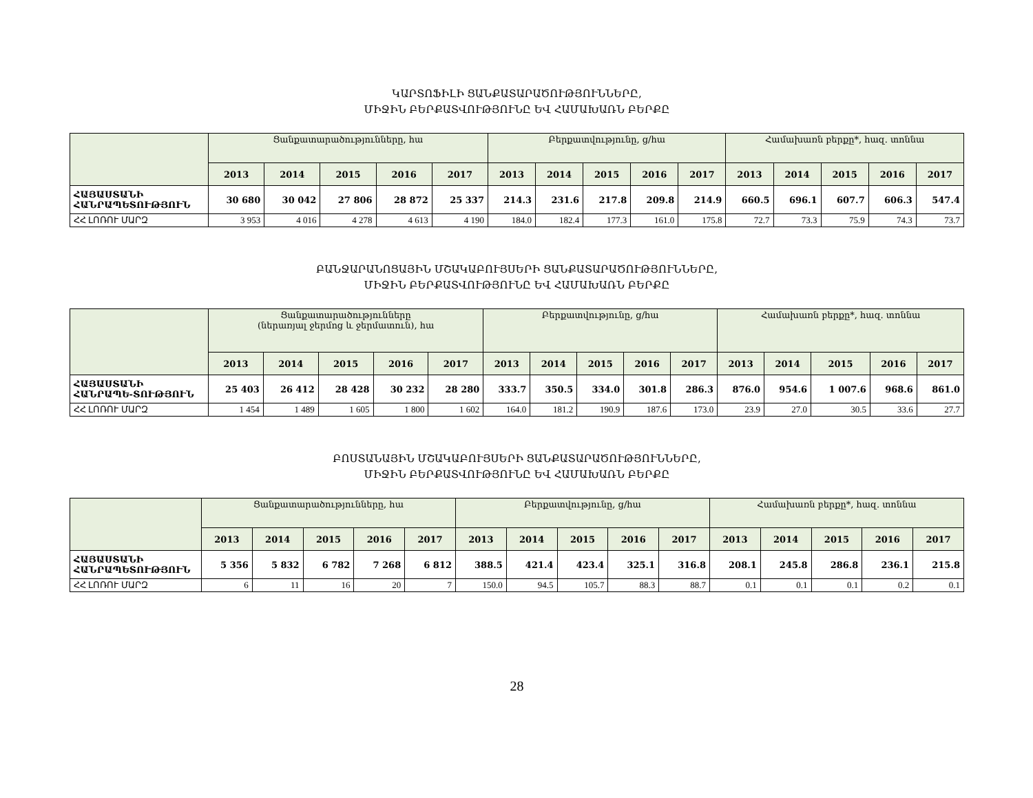ԿԱՐՏՈՖԻԼԻ ՑԱՆՔԱՏԱՐԱԾՈՒԹՅՈՒՆՆԵՐԸ,
ՄԻՋԻՆ ԲԵՐՔԱՏՎՈՒԹՅՈՒՆԸ ԵՎ ՀԱՄԱԽԱՌՆ ԲԵՐՔԸ
| | Ցանքատարածությունները, հա | | | | | Բերքատվությունը, ց/հա | | | | | Համախառն բերքը*, հազ. տոննա | | | | |
| --- | --- | --- | --- | --- | --- | --- | --- | --- | --- | --- | --- | --- | --- | --- | --- |
| | 2013 | 2014 | 2015 | 2016 | 2017 | 2013 | 2014 | 2015 | 2016 | 2017 | 2013 | 2014 | 2015 | 2016 | 2017 |
| ՀԱՅԱՍՏԱՆԻ ՀԱՆՐԱՊԵՏՈՒԹՅՈՒՆ | 30 680 | 30 042 | 27 806 | 28 872 | 25 337 | 214.3 | 231.6 | 217.8 | 209.8 | 214.9 | 660.5 | 696.1 | 607.7 | 606.3 | 547.4 |
| ՀՀ ԼՈՌՈՒ ՄԱՐԶ | 3 953 | 4 016 | 4 278 | 4 613 | 4 190 | 184.0 | 182.4 | 177.3 | 161.0 | 175.8 | 72.7 | 73.3 | 75.9 | 74.3 | 73.7 |
ԲԱՆՋԱՐԱՆՈՑԱՅԻՆ ՄՇԱԿԱԲՈՒՅՍԵՐԻ ՑԱՆՔԱՏԱՐԱԾՈՒԹՅՈՒՆՆԵՐԸ,
ՄԻՋԻՆ ԲԵՐՔԱՏՎՈՒԹՅՈՒՆԸ ԵՎ ՀԱՄԱԽԱՌՆ ԲԵՐՔԸ
| | Ցանքատարածությունները (ներառյալ ջերմոց և ջերմատուն), հա | | | | | Բերքատվությունը, ց/հա | | | | | Համախառն բերքը*, հազ. տոննա | | | | |
| --- | --- | --- | --- | --- | --- | --- | --- | --- | --- | --- | --- | --- | --- | --- | --- |
| | 2013 | 2014 | 2015 | 2016 | 2017 | 2013 | 2014 | 2015 | 2016 | 2017 | 2013 | 2014 | 2015 | 2016 | 2017 |
| ՀԱՅԱՍՏԱՆԻ ՀԱՆՐԱՊԵ-ՏՈՒԹՅՈՒՆ | 25 403 | 26 412 | 28 428 | 30 232 | 28 280 | 333.7 | 350.5 | 334.0 | 301.8 | 286.3 | 876.0 | 954.6 | 1 007.6 | 968.6 | 861.0 |
| ՀՀ ԼՈՌՈՒ ՄԱՐԶ | 1 454 | 1 489 | 1 605 | 1 800 | 1 602 | 164.0 | 181.2 | 190.9 | 187.6 | 173.0 | 23.9 | 27.0 | 30.5 | 33.6 | 27.7 |
ԲՈՍՏԱՆԱՅԻՆ ՄՇԱԿԱԲՈՒՅՍԵՐԻ ՑԱՆՔԱՏԱՐԱԾՈՒԹՅՈՒՆՆԵՐԸ,
ՄԻՋԻՆ ԲԵՐՔԱՏՎՈՒԹՅՈՒՆԸ ԵՎ ՀԱՄԱԽԱՌՆ ԲԵՐՔԸ
| | Ցանքատարածությունները, հա | | | | | Բերքատվությունը, ց/հա | | | | | Համախառն բերքը*, հազ. տոննա | | | | |
| --- | --- | --- | --- | --- | --- | --- | --- | --- | --- | --- | --- | --- | --- | --- | --- |
| | 2013 | 2014 | 2015 | 2016 | 2017 | 2013 | 2014 | 2015 | 2016 | 2017 | 2013 | 2014 | 2015 | 2016 | 2017 |
| ՀԱՅԱՍՏԱՆԻ ՀԱՆՐԱՊԵՏՈՒԹՅՈՒՆ | 5 356 | 5 832 | 6 782 | 7 268 | 6 812 | 388.5 | 421.4 | 423.4 | 325.1 | 316.8 | 208.1 | 245.8 | 286.8 | 236.1 | 215.8 |
| ՀՀ ԼՈՌՈՒ ՄԱՐԶ | 6 | 11 | 16 | 20 | 7 | 150.0 | 94.5 | 105.7 | 88.3 | 88.7 | 0.1 | 0.1 | 0.1 | 0.2 | 0.1 |
28